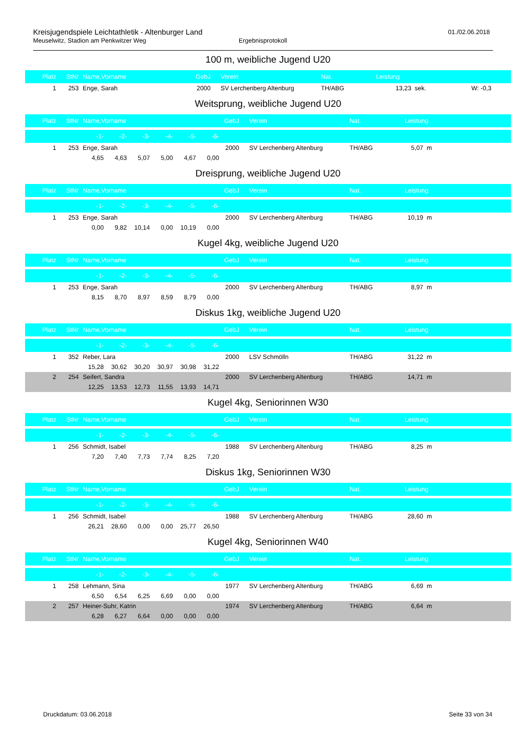Kreisjugendspiele Leichtathletik - Altenburger Land
01./02.06.2018
Meuselwitz, Stadion am Penkwitzer Weg Ergebnisprotokoll
100 m, weibliche Jugend U20
| Platz | StNr | Name,Vorname | GebJ | | Verein | Nat. | Leistung | | |
| --- | --- | --- | --- | --- | --- | --- | --- | --- | --- |
| 1 | 253 | Enge, Sarah | 2000 | | SV Lerchenberg Altenburg | TH/ABG | 13,23 sek. | | W: -0,3 |
Weitsprung, weibliche Jugend U20
| Platz | StNr | Name,Vorname | | | | | | GebJ | | Verein | Nat. | Leistung | |
| --- | --- | --- | --- | --- | --- | --- | --- | --- | --- | --- | --- | --- | --- |
| | | -1- | -2- | -3- | -4- | -5- | -6- | | | | | | |
| 1 | 253 | Enge, Sarah | | | | | | 2000 | | SV Lerchenberg Altenburg | TH/ABG | 5,07 m | |
| | | 4,65 | 4,63 | 5,07 | 5,00 | 4,67 | 0,00 | | | | | | |
Dreisprung, weibliche Jugend U20
| Platz | StNr | Name,Vorname | | | | | | GebJ | | Verein | Nat. | Leistung | |
| --- | --- | --- | --- | --- | --- | --- | --- | --- | --- | --- | --- | --- | --- |
| | | -1- | -2- | -3- | -4- | -5- | -6- | | | | | | |
| 1 | 253 | Enge, Sarah | | | | | | 2000 | | SV Lerchenberg Altenburg | TH/ABG | 10,19 m | |
| | | 0,00 | 9,82 | 10,14 | 0,00 | 10,19 | 0,00 | | | | | | |
Kugel 4kg, weibliche Jugend U20
| Platz | StNr | Name,Vorname | | | | | | GebJ | | Verein | Nat. | Leistung | |
| --- | --- | --- | --- | --- | --- | --- | --- | --- | --- | --- | --- | --- | --- |
| | | -1- | -2- | -3- | -4- | -5- | -6- | | | | | | |
| 1 | 253 | Enge, Sarah | | | | | | 2000 | | SV Lerchenberg Altenburg | TH/ABG | 8,97 m | |
| | | 8,15 | 8,70 | 8,97 | 8,59 | 8,79 | 0,00 | | | | | | |
Diskus 1kg, weibliche Jugend U20
| Platz | StNr | Name,Vorname | | | | | | GebJ | | Verein | Nat. | Leistung | |
| --- | --- | --- | --- | --- | --- | --- | --- | --- | --- | --- | --- | --- | --- |
| | | -1- | -2- | -3- | -4- | -5- | -6- | | | | | | |
| 1 | 352 | Reber, Lara | | | | | | 2000 | | LSV Schmölln | TH/ABG | 31,22 m | |
| | | 15,28 | 30,62 | 30,20 | 30,97 | 30,98 | 31,22 | | | | | | |
| 2 | 254 | Seifert, Sandra | | | | | | 2000 | | SV Lerchenberg Altenburg | TH/ABG | 14,71 m | |
| | | 12,25 | 13,53 | 12,73 | 11,55 | 13,93 | 14,71 | | | | | | |
Kugel 4kg, Seniorinnen W30
| Platz | StNr | Name,Vorname | | | | | | GebJ | | Verein | Nat. | Leistung | |
| --- | --- | --- | --- | --- | --- | --- | --- | --- | --- | --- | --- | --- | --- |
| | | -1- | -2- | -3- | -4- | -5- | -6- | | | | | | |
| 1 | 256 | Schmidt, Isabel | | | | | | 1988 | | SV Lerchenberg Altenburg | TH/ABG | 8,25 m | |
| | | 7,20 | 7,40 | 7,73 | 7,74 | 8,25 | 7,20 | | | | | | |
Diskus 1kg, Seniorinnen W30
| Platz | StNr | Name,Vorname | | | | | | GebJ | | Verein | Nat. | Leistung | |
| --- | --- | --- | --- | --- | --- | --- | --- | --- | --- | --- | --- | --- | --- |
| | | -1- | -2- | -3- | -4- | -5- | -6- | | | | | | |
| 1 | 256 | Schmidt, Isabel | | | | | | 1988 | | SV Lerchenberg Altenburg | TH/ABG | 28,60 m | |
| | | 26,21 | 28,60 | 0,00 | 0,00 | 25,77 | 26,50 | | | | | | |
Kugel 4kg, Seniorinnen W40
| Platz | StNr | Name,Vorname | | | | | | GebJ | | Verein | Nat. | Leistung | |
| --- | --- | --- | --- | --- | --- | --- | --- | --- | --- | --- | --- | --- | --- |
| | | -1- | -2- | -3- | -4- | -5- | -6- | | | | | | |
| 1 | 258 | Lehmann, Sina | | | | | | 1977 | | SV Lerchenberg Altenburg | TH/ABG | 6,69 m | |
| | | 6,50 | 6,54 | 6,25 | 6,69 | 0,00 | 0,00 | | | | | | |
| 2 | 257 | Heiner-Suhr, Katrin | | | | | | 1974 | | SV Lerchenberg Altenburg | TH/ABG | 6,64 m | |
| | | 6,28 | 6,27 | 6,64 | 0,00 | 0,00 | 0,00 | | | | | | |
Druckdatum: 03.06.2018 Seite 33 von 34